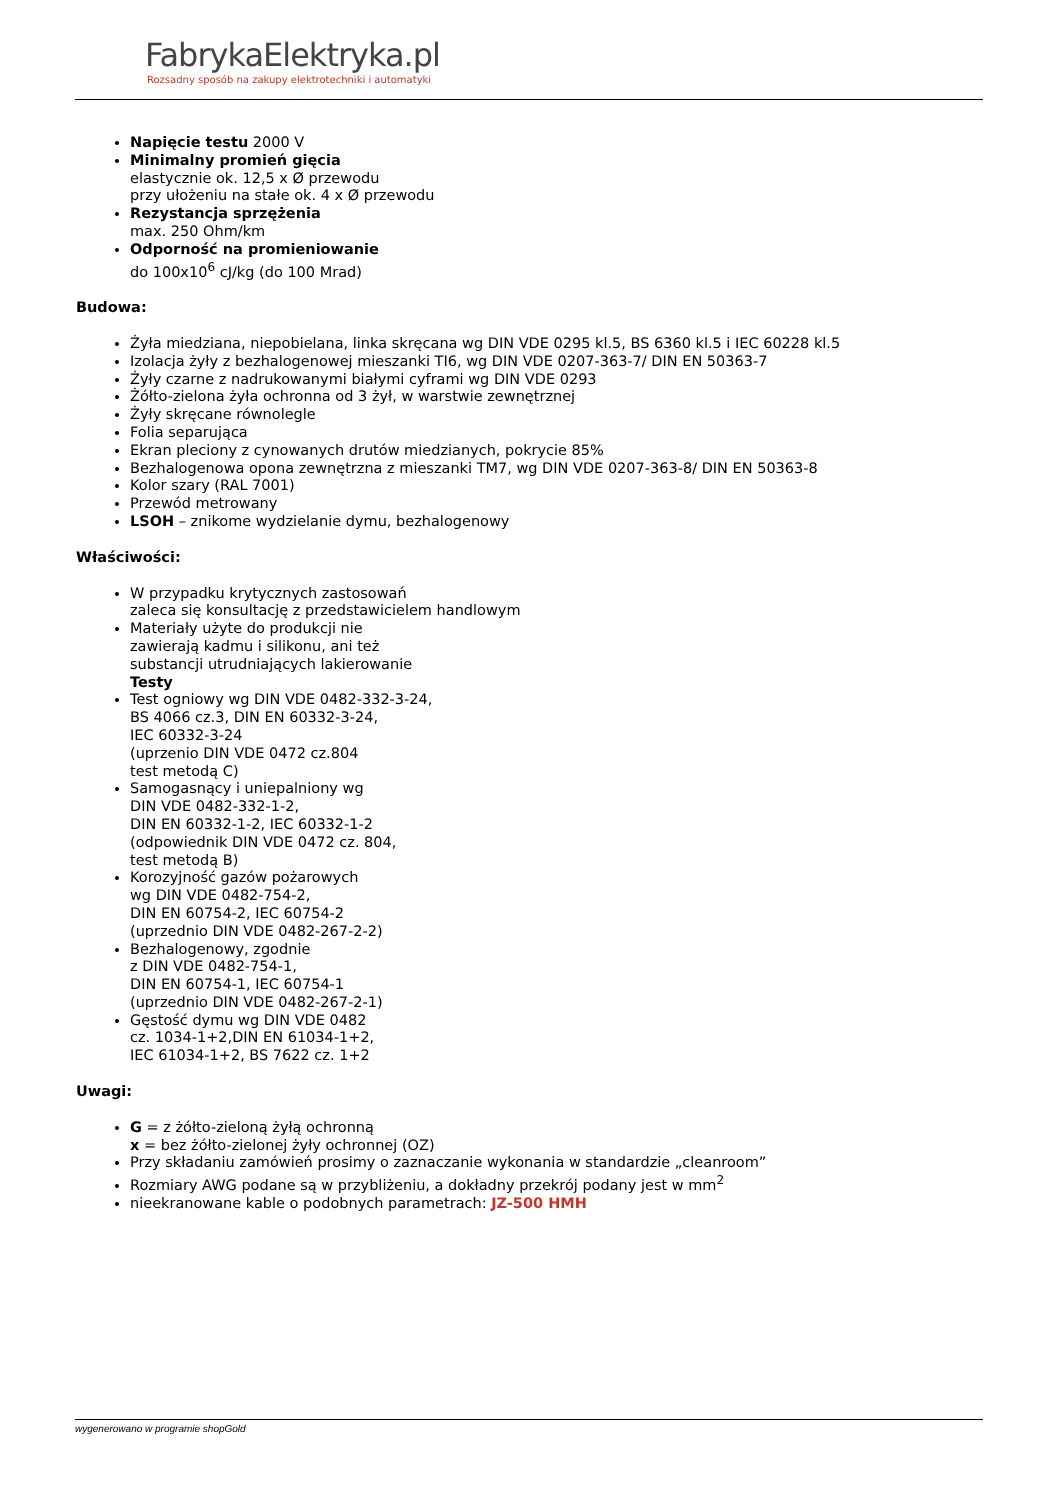FabrykaElektryka.pl
Rozsadny sposób na zakupy elektrotechniki i automatyki
Napięcie testu 2000 V
Minimalny promień gięcia
elastycznie ok. 12,5 x Ø przewodu
przy ułożeniu na stałe ok. 4 x Ø przewodu
Rezystancja sprzężenia
max. 250 Ohm/km
Odporność na promieniowanie
do 100x10<sup>6</sup> cJ/kg (do 100 Mrad)
Budowa:
Żyła miedziana, niepobielana, linka skręcana wg DIN VDE 0295 kl.5, BS 6360 kl.5 i IEC 60228 kl.5
Izolacja żyły z bezhalogenowej mieszanki TI6, wg DIN VDE 0207-363-7/ DIN EN 50363-7
Żyły czarne z nadrukowanymi białymi cyframi wg DIN VDE 0293
Żółto-zielona żyła ochronna od 3 żył, w warstwie zewnętrznej
Żyły skręcane równolegle
Folia separująca
Ekran pleciony z cynowanych drutów miedzianych, pokrycie 85%
Bezhalogenowa opona zewnętrzna z mieszanki TM7, wg DIN VDE 0207-363-8/ DIN EN 50363-8
Kolor szary (RAL 7001)
Przewód metrowany
LSOH – znikome wydzielanie dymu, bezhalogenowy
Właściwości:
W przypadku krytycznych zastosowań
zaleca się konsultację z przedstawicielem handlowym
Materiały użyte do produkcji nie
zawierają kadmu i silikonu, ani też
substancji utrudniających lakierowanie
Testy
Test ogniowy wg DIN VDE 0482-332-3-24,
BS 4066 cz.3, DIN EN 60332-3-24,
IEC 60332-3-24
(uprzenio DIN VDE 0472 cz.804
test metodą C)
Samogasnący i uniepalniony wg
DIN VDE 0482-332-1-2,
DIN EN 60332-1-2, IEC 60332-1-2
(odpowiednik DIN VDE 0472 cz. 804,
test metodą B)
Korozyjność gazów pożarowych
wg DIN VDE 0482-754-2,
DIN EN 60754-2, IEC 60754-2
(uprzednio DIN VDE 0482-267-2-2)
Bezhalogenowy, zgodnie
z DIN VDE 0482-754-1,
DIN EN 60754-1, IEC 60754-1
(uprzednio DIN VDE 0482-267-2-1)
Gęstość dymu wg DIN VDE 0482
cz. 1034-1+2,DIN EN 61034-1+2,
IEC 61034-1+2, BS 7622 cz. 1+2
Uwagi:
G = z żółto-zieloną żyłą ochronną
x = bez żółto-zielonej żyły ochronnej (OZ)
Przy składaniu zamówień prosimy o zaznaczanie wykonania w standardzie „cleanroom”
Rozmiary AWG podane są w przybliżeniu, a dokładny przekrój podany jest w mm<sup>2</sup>
nieekranowane kable o podobnych parametrach: JZ-500 HMH
wygenerowano w programie shopGold